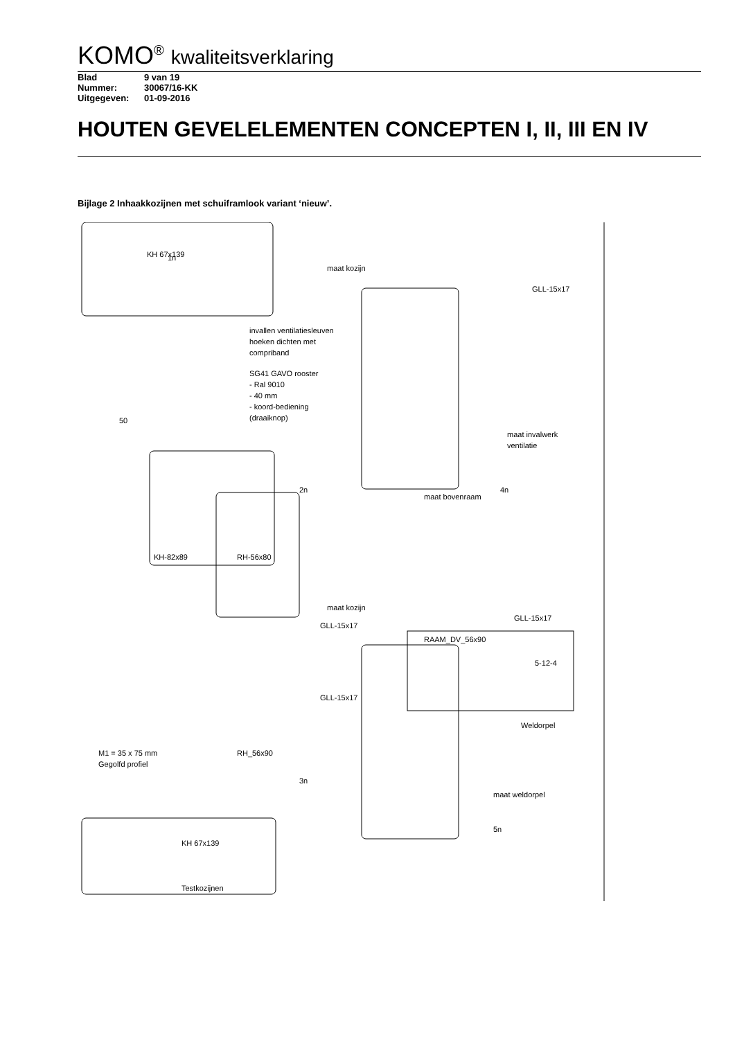KOMO<sup>®</sup> kwaliteitsverklaring
Blad 9 van 19
Nummer: 30067/16-KK
Uitgegeven: 01-09-2016
HOUTEN GEVELELEMENTEN CONCEPTEN I, II, III EN IV
Bijlage 2 Inhaakkozijnen met schuiframlook variant ‘nieuw’.
1n
KH 67x139
maat kozijn
GLL-15x17
invallen ventilatiesleuven
hoeken dichten met
compriband
SG41 GAVO rooster
- Ral 9010
- 40 mm
- koord-bediening
(draaiknop)
50
maat invalwerk
ventilatie
4n
2n
maat bovenraam
KH-82x89
RH-56x80
GLL-15x17
maat kozijn
GLL-15x17
RAAM_DV_56x90
5-12-4
GLL-15x17
Weldorpel
M1 = 35 x 75 mm
Gegolfd profiel
RH_56x90
3n
maat weldorpel
5n
KH 67x139
Testkozijnen